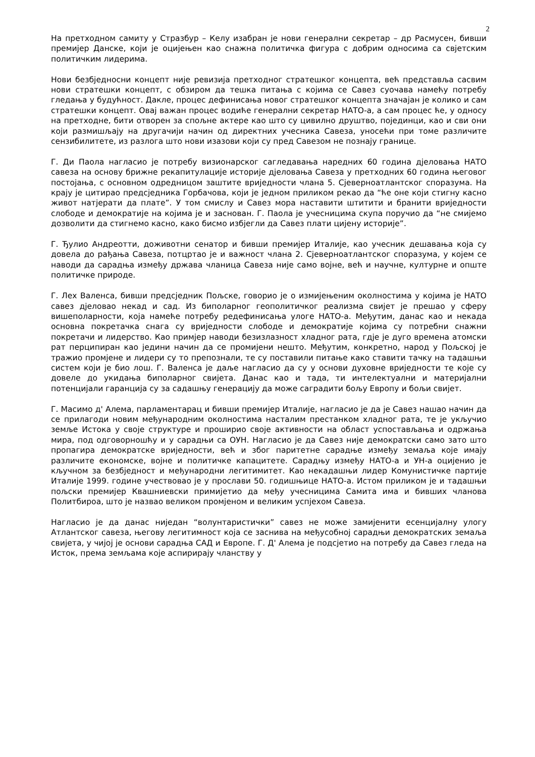2
На претходном самиту у Стразбур – Келу изабран је нови генерални секретар – др Расмусен, бивши премијер Данске, који је оцијењен као снажна политичка фигура с добрим односима са свјетским политичким лидерима.
Нови безбједносни концепт није ревизија претходног стратешког концепта, већ представља сасвим нови стратешки концепт, с обзиром да тешка питања с којима се Савез суочава намећу потребу гледања у будућност. Дакле, процес дефинисања новог стратешког концепта значајан је колико и сам стратешки концепт. Овај важан процес водиће генерални секретар НАТО-а, а сам процес ће, у односу на претходне, бити отворен за спољне актере као што су цивилно друштво, појединци, као и сви они који размишљају на другачији начин од директних учесника Савеза, уносећи при томе различите сензибилитете, из разлога што нови изазови који су пред Савезом не познају границе.
Г. Ди Паола нагласио је потребу визионарског сагледавања наредних 60 година дјеловања НАТО савеза на основу брижне рекапитулације историје дјеловања Савеза у претходних 60 година његовог постојања, с основном одредницом заштите вриједности члана 5. Сјеверноатлантског споразума. На крају је цитирао предсједника Горбачова, који је једном приликом рекао да “ће оне који стигну касно живот натјерати да плате”. У том смислу и Савез мора наставити штитити и бранити вриједности слободе и демократије на којима је и заснован. Г. Паола је учесницима скупа поручио да “не смијемо дозволити да стигнемо касно, како бисмо избјегли да Савез плати цијену историје”.
Г. Ђулио Андреотти, доживотни сенатор и бивши премијер Италије, као учесник дешавања која су довела до рађања Савеза, потцртао је и важност члана 2. Сјеверноатлантског споразума, у којем се наводи да сарадња између држава чланица Савеза није само војне, већ и научне, културне и опште политичке природе.
Г. Лех Валенса, бивши предсједник Пољске, говорио је о измијењеним околностима у којима је НАТО савез дјеловао некад и сад. Из биполарног геополитичког реализма свијет је прешао у сферу вишеполарности, која намеће потребу редефинисања улоге НАТО-а. Међутим, данас као и некада основна покретачка снага су вриједности слободе и демократије којима су потребни снажни покретачи и лидерство. Као примјер наводи безизлазност хладног рата, гдје је дуго времена атомски рат перципиран као једини начин да се промијени нешто. Међутим, конкретно, народ у Пољској је тражио промјене и лидери су то препознали, те су поставили питање како ставити тачку на тадашњи систем који је био лош. Г. Валенса је даље нагласио да су у основи духовне вриједности те које су довеле до укидања биполарног свијета. Данас као и тада, ти интелектуални и материјални потенцијали гаранција су за садашњу генерацију да може саградити бољу Европу и бољи свијет.
Г. Масимо д' Алема, парламентарац и бивши премијер Италије, нагласио је да је Савез нашао начин да се прилагоди новим међународним околностима насталим престанком хладног рата, те је укључио земље Истока у своје структуре и проширио своје активности на област успостављања и одржања мира, под одговорношћу и у сарадњи са ОУН. Нагласио је да Савез није демократски само зато што пропагира демократске вриједности, већ и због паритетне сарадње између земаља које имају различите економске, војне и политичке капацитете. Сарадњу између НАТО-а и УН-а оцијенио је кључном за безбједност и међународни легитимитет. Као некадашњи лидер Комунистичке партије Италије 1999. године учествовао је у прослави 50. годишњице НАТО-а. Истом приликом је и тадашњи пољски премијер Квашниевски примијетио да међу учесницима Самита има и бивших чланова Политбироа, што је назвао великом промјеном и великим успјехом Савеза.
Нагласио је да данас ниједан “волунтаристички” савез не може замијенити есенцијалну улогу Атлантског савеза, његову легитимност која се заснива на међусобној сарадњи демократских земаља свијета, у чијој је основи сарадња САД и Европе. Г. Д' Алема је подсјетио на потребу да Савез гледа на Исток, према земљама које аспирирају чланству у